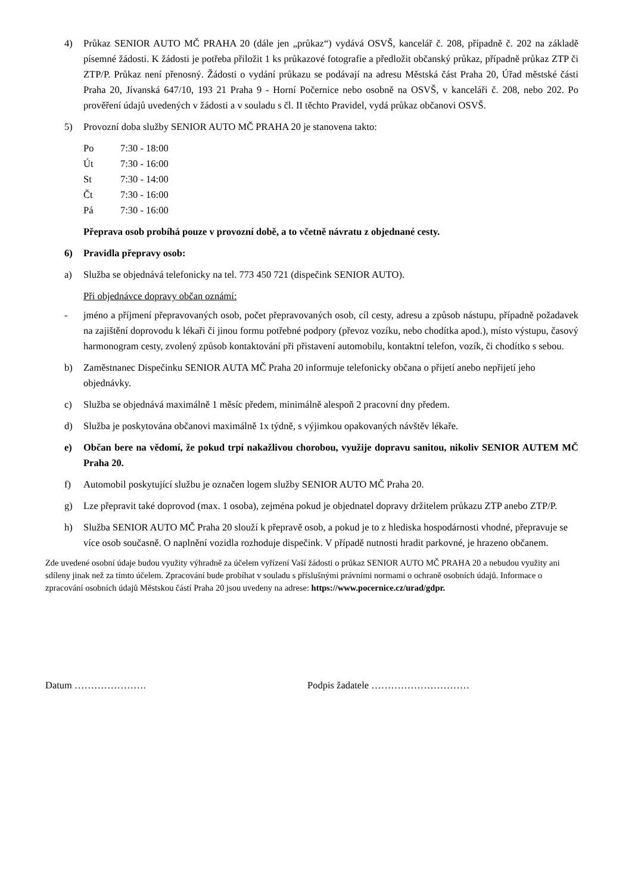4) Průkaz SENIOR AUTO MČ PRAHA 20 (dále jen „průkaz“) vydává OSVŠ, kancelář č. 208, případně č. 202 na základě písemné žádosti. K žádosti je potřeba přiložit 1 ks průkazové fotografie a předložit občanský průkaz, případně průkaz ZTP či ZTP/P. Průkaz není přenosný. Žádosti o vydání průkazu se podávají na adresu Městská část Praha 20, Úřad městské části Praha 20, Jívanská 647/10, 193 21 Praha 9 - Horní Počernice nebo osobně na OSVŠ, v kanceláři č. 208, nebo 202. Po prověření údajů uvedených v žádosti a v souladu s čl. II těchto Pravidel, vydá průkaz občanovi OSVŠ.
5) Provozní doba služby SENIOR AUTO MČ PRAHA 20 je stanovena takto:
| Po | 7:30 - 18:00 |
| Út | 7:30 - 16:00 |
| St | 7:30 - 14:00 |
| Čt | 7:30 - 16:00 |
| Pá | 7:30 - 16:00 |
Přeprava osob probíhá pouze v provozní době, a to včetně návratu z objednané cesty.
6) Pravidla přepravy osob:
a) Služba se objednává telefonicky na tel. 773 450 721 (dispečink SENIOR AUTO).
Při objednávce dopravy občan oznámí:
- jméno a příjmení přepravovaných osob, počet přepravovaných osob, cíl cesty, adresu a způsob nástupu, případně požadavek na zajištění doprovodu k lékaři či jinou formu potřebné podpory (převoz vozíku, nebo chodítka apod.), místo výstupu, časový harmonogram cesty, zvolený způsob kontaktování při přistavení automobilu, kontaktní telefon, vozík, či chodítko s sebou.
b) Zaměstnanec Dispečinku SENIOR AUTA MČ Praha 20 informuje telefonicky občana o přijetí anebo nepřijetí jeho objednávky.
c) Služba se objednává maximálně 1 měsíc předem, minimálně alespoň 2 pracovní dny předem.
d) Služba je poskytována občanovi maximálně 1x týdně, s výjimkou opakovaných návštěv lékaře.
e) Občan bere na vědomí, že pokud trpí nakažlivou chorobou, využije dopravu sanitou, nikoliv SENIOR AUTEM MČ Praha 20.
f) Automobil poskytující službu je označen logem služby SENIOR AUTO MČ Praha 20.
g) Lze přepravit také doprovod (max. 1 osoba), zejména pokud je objednatel dopravy držitelem průkazu ZTP anebo ZTP/P.
h) Služba SENIOR AUTO MČ Praha 20 slouží k přepravě osob, a pokud je to z hlediska hospodárnosti vhodné, přepravuje se více osob současně. O naplnění vozidla rozhoduje dispečink. V případě nutnosti hradit parkovné, je hrazeno občanem.
Zde uvedené osobní údaje budou využity výhradně za účelem vyřízení Vaší žádosti o průkaz SENIOR AUTO MČ PRAHA 20 a nebudou využity ani sdíleny jinak než za tímto účelem. Zpracování bude probíhat v souladu s příslušnými právními normami o ochraně osobních údajů. Informace o zpracování osobních údajů Městskou částí Praha 20 jsou uvedeny na adrese: https://www.pocernice.cz/urad/gdpr.
Datum …………………. Podpis žadatele …………………………